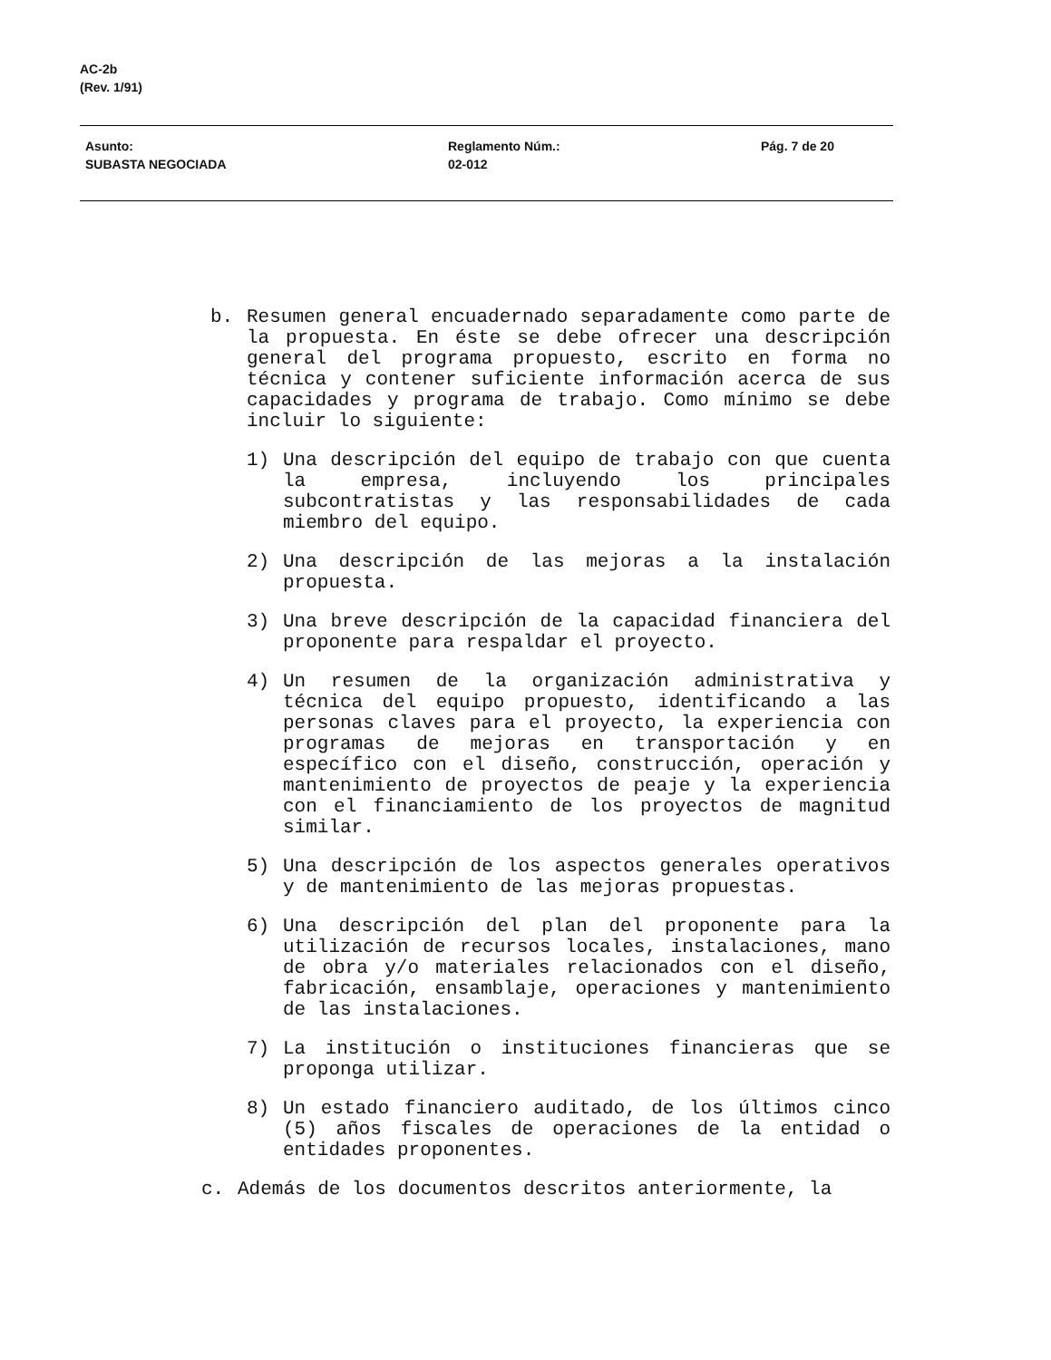AC-2b
(Rev. 1/91)
Asunto:
SUBASTA NEGOCIADA
Reglamento Núm.:
02-012
Pág. 7 de 20
b. Resumen general encuadernado separadamente como parte de la propuesta. En éste se debe ofrecer una descripción general del programa propuesto, escrito en forma no técnica y contener suficiente información acerca de sus capacidades y programa de trabajo. Como mínimo se debe incluir lo siguiente:
1) Una descripción del equipo de trabajo con que cuenta la empresa, incluyendo los principales subcontratistas y las responsabilidades de cada miembro del equipo.
2) Una descripción de las mejoras a la instalación propuesta.
3) Una breve descripción de la capacidad financiera del proponente para respaldar el proyecto.
4) Un resumen de la organización administrativa y técnica del equipo propuesto, identificando a las personas claves para el proyecto, la experiencia con programas de mejoras en transportación y en específico con el diseño, construcción, operación y mantenimiento de proyectos de peaje y la experiencia con el financiamiento de los proyectos de magnitud similar.
5) Una descripción de los aspectos generales operativos y de mantenimiento de las mejoras propuestas.
6) Una descripción del plan del proponente para la utilización de recursos locales, instalaciones, mano de obra y/o materiales relacionados con el diseño, fabricación, ensamblaje, operaciones y mantenimiento de las instalaciones.
7) La institución o instituciones financieras que se proponga utilizar.
8) Un estado financiero auditado, de los últimos cinco (5) años fiscales de operaciones de la entidad o entidades proponentes.
c. Además de los documentos descritos anteriormente, la